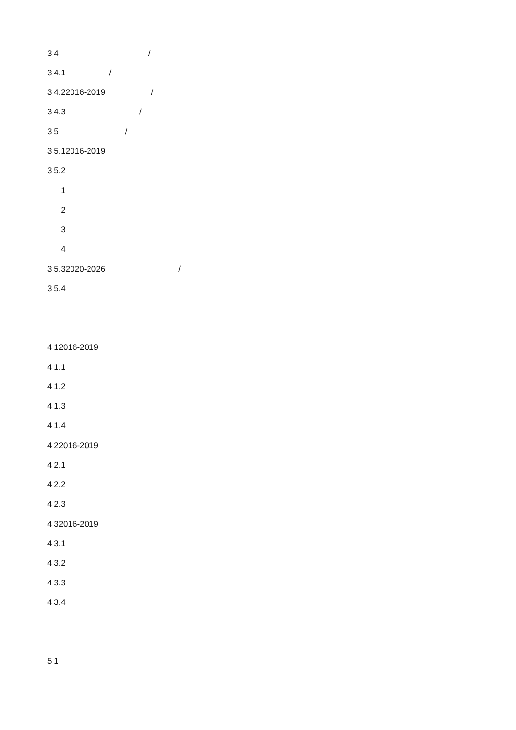3.4 /
3.4.1 /
3.4.22016-2019 /
3.4.3 /
3.5 /
3.5.12016-2019
3.5.2
1
2
3
4
3.5.32020-2026 /
3.5.4
4.12016-2019
4.1.1
4.1.2
4.1.3
4.1.4
4.22016-2019
4.2.1
4.2.2
4.2.3
4.32016-2019
4.3.1
4.3.2
4.3.3
4.3.4
5.1